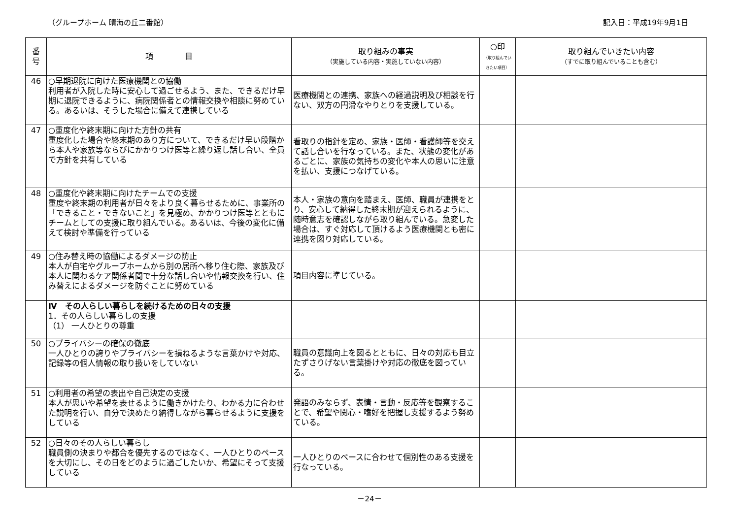（グループホーム 晴海の丘二番館） 記入日：平成19年9月1日
| 番 号 | 項 目 | 取り組みの事実 （実施している内容・実施していない内容） | ○印 （取り組んでい きたい項目） | 取り組んでいきたい内容 （すでに取り組んでいることも含む） |
| --- | --- | --- | --- | --- |
| 46 | ○早期退院に向けた医療機関との協働 利用者が入院した時に安心して過ごせるよう、また、できるだけ早期に退院できるように、病院関係者との情報交換や相談に努めている。あるいは、そうした場合に備えて連携している | 医療機関との連携、家族への経過説明及び相談を行ない、双方の円滑なやりとりを支援している。 | | |
| 47 | ○重度化や終末期に向けた方針の共有 重度化した場合や終末期のあり方について、できるだけ早い段階から本人や家族等ならびにかかりつけ医等と繰り返し話し合い、全員で方針を共有している | 看取りの指針を定め、家族・医師・看護師等を交えて話し合いを行なっている。また、状態の変化があるごとに、家族の気持ちの変化や本人の思いに注意を払い、支援につなげている。 | | |
| 48 | ○重度化や終末期に向けたチームでの支援 重度や終末期の利用者が日々をより良く暮らせるために、事業所の「できること・できないこと」を見極め、かかりつけ医等とともにチームとしての支援に取り組んでいる。あるいは、今後の変化に備えて検討や準備を行っている | 本人・家族の意向を踏まえ、医師、職員が連携をとり、安心して納得した終末期が迎えられるように、随時意志を確認しながら取り組んでいる。急変した場合は、すぐ対応して頂けるよう医療機関とも密に連携を図り対応している。 | | |
| 49 | ○住み替え時の協働によるダメージの防止 本人が自宅やグループホームから別の居所へ移り住む際、家族及び本人に関わるケア関係者間で十分な話し合いや情報交換を行い、住み替えによるダメージを防ぐことに努めている | 項目内容に準じている。 | | |
| | Ⅳ その人らしい暮らしを続けるための日々の支援 1．その人らしい暮らしの支援 （1） 一人ひとりの尊重 | | | |
| 50 | ○プライバシーの確保の徹底 一人ひとりの誇りやプライバシーを損ねるような言葉かけや対応、記録等の個人情報の取り扱いをしていない | 職員の意識向上を図るとともに、日々の対応も目立たずさりげない言葉掛けや対応の徹底を図っている。 | | |
| 51 | ○利用者の希望の表出や自己決定の支援 本人が思いや希望を表せるように働きかけたり、わかる力に合わせた説明を行い、自分で決めたり納得しながら暮らせるように支援をしている | 発語のみならず、表情・言動・反応等を観察することで、希望や関心・嗜好を把握し支援するよう努めている。 | | |
| 52 | ○日々のその人らしい暮らし 職員側の決まりや都合を優先するのではなく、一人ひとりのペースを大切にし、その日をどのように過ごしたいか、希望にそって支援している | 一人ひとりのペースに合わせて個別性のある支援を行なっている。 | | |
－24－